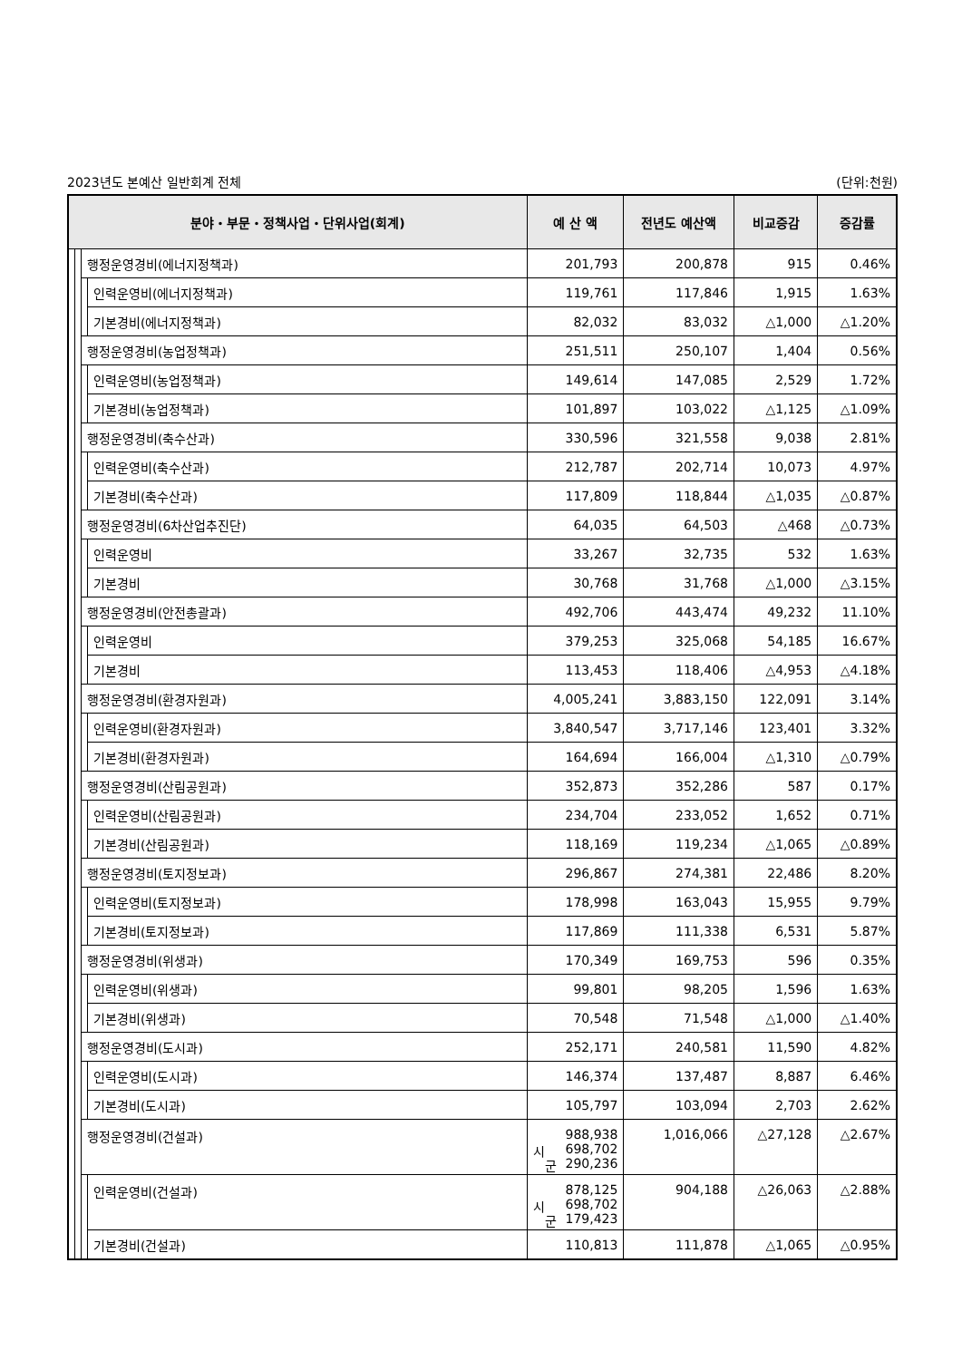2023년도 본예산 일반회계 전체 (단위:천원)
| 분야・부문・정책사업・단위사업(회계) | | | | 예 산 액 | 전년도 예산액 | 비교증감 | 증감률 |
| --- | --- | --- | --- | --- | --- | --- | --- |
| | | 행정운영경비(에너지정책과) | | 201,793 | 200,878 | 915 | 0.46% |
| | | | 인력운영비(에너지정책과) | 119,761 | 117,846 | 1,915 | 1.63% |
| | | | 기본경비(에너지정책과) | 82,032 | 83,032 | △1,000 | △1.20% |
| | | 행정운영경비(농업정책과) | | 251,511 | 250,107 | 1,404 | 0.56% |
| | | | 인력운영비(농업정책과) | 149,614 | 147,085 | 2,529 | 1.72% |
| | | | 기본경비(농업정책과) | 101,897 | 103,022 | △1,125 | △1.09% |
| | | 행정운영경비(축수산과) | | 330,596 | 321,558 | 9,038 | 2.81% |
| | | | 인력운영비(축수산과) | 212,787 | 202,714 | 10,073 | 4.97% |
| | | | 기본경비(축수산과) | 117,809 | 118,844 | △1,035 | △0.87% |
| | | 행정운영경비(6차산업추진단) | | 64,035 | 64,503 | △468 | △0.73% |
| | | | 인력운영비 | 33,267 | 32,735 | 532 | 1.63% |
| | | | 기본경비 | 30,768 | 31,768 | △1,000 | △3.15% |
| | | 행정운영경비(안전총괄과) | | 492,706 | 443,474 | 49,232 | 11.10% |
| | | | 인력운영비 | 379,253 | 325,068 | 54,185 | 16.67% |
| | | | 기본경비 | 113,453 | 118,406 | △4,953 | △4.18% |
| | | 행정운영경비(환경자원과) | | 4,005,241 | 3,883,150 | 122,091 | 3.14% |
| | | | 인력운영비(환경자원과) | 3,840,547 | 3,717,146 | 123,401 | 3.32% |
| | | | 기본경비(환경자원과) | 164,694 | 166,004 | △1,310 | △0.79% |
| | | 행정운영경비(산림공원과) | | 352,873 | 352,286 | 587 | 0.17% |
| | | | 인력운영비(산림공원과) | 234,704 | 233,052 | 1,652 | 0.71% |
| | | | 기본경비(산림공원과) | 118,169 | 119,234 | △1,065 | △0.89% |
| | | 행정운영경비(토지정보과) | | 296,867 | 274,381 | 22,486 | 8.20% |
| | | | 인력운영비(토지정보과) | 178,998 | 163,043 | 15,955 | 9.79% |
| | | | 기본경비(토지정보과) | 117,869 | 111,338 | 6,531 | 5.87% |
| | | 행정운영경비(위생과) | | 170,349 | 169,753 | 596 | 0.35% |
| | | | 인력운영비(위생과) | 99,801 | 98,205 | 1,596 | 1.63% |
| | | | 기본경비(위생과) | 70,548 | 71,548 | △1,000 | △1.40% |
| | | 행정운영경비(도시과) | | 252,171 | 240,581 | 11,590 | 4.82% |
| | | | 인력운영비(도시과) | 146,374 | 137,487 | 8,887 | 6.46% |
| | | | 기본경비(도시과) | 105,797 | 103,094 | 2,703 | 2.62% |
| | | 행정운영경비(건설과) | | 988,938 시 698,702 군 290,236 | 1,016,066 | △27,128 | △2.67% |
| | | | 인력운영비(건설과) | 878,125 시 698,702 군 179,423 | 904,188 | △26,063 | △2.88% |
| | | | 기본경비(건설과) | 110,813 | 111,878 | △1,065 | △0.95% |